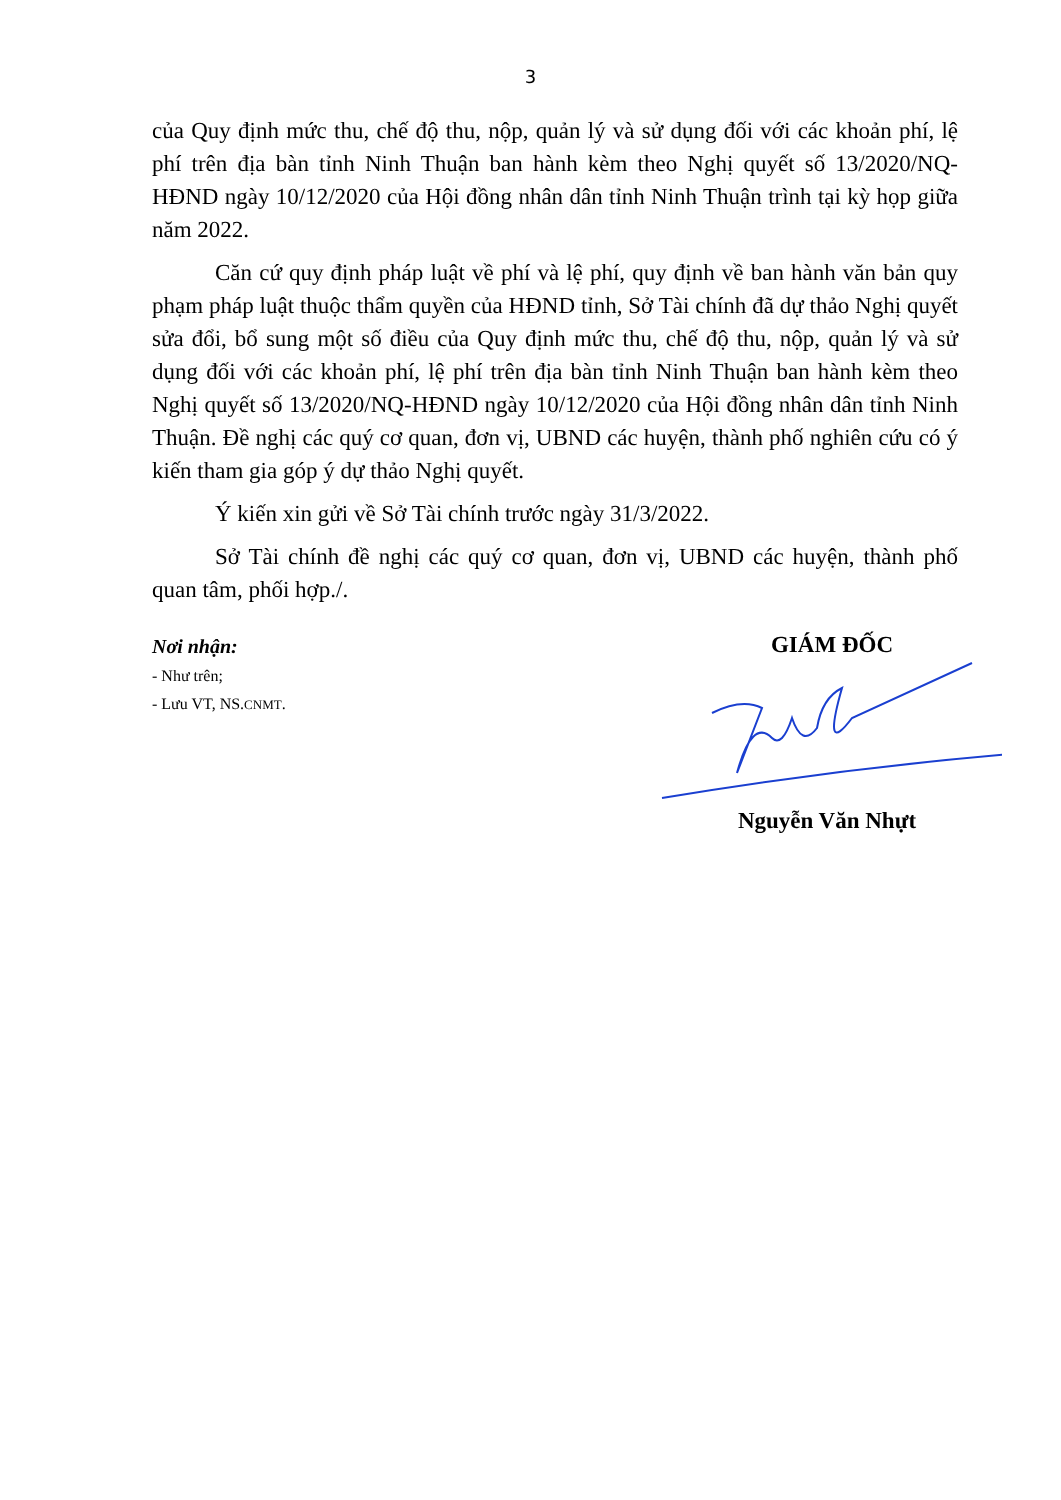3
của Quy định mức thu, chế độ thu, nộp, quản lý và sử dụng đối với các khoản phí, lệ phí trên địa bàn tỉnh Ninh Thuận ban hành kèm theo Nghị quyết số 13/2020/NQ-HĐND ngày 10/12/2020 của Hội đồng nhân dân tỉnh Ninh Thuận trình tại kỳ họp giữa năm 2022.
Căn cứ quy định pháp luật về phí và lệ phí, quy định về ban hành văn bản quy phạm pháp luật thuộc thẩm quyền của HĐND tỉnh, Sở Tài chính đã dự thảo Nghị quyết sửa đổi, bổ sung một số điều của Quy định mức thu, chế độ thu, nộp, quản lý và sử dụng đối với các khoản phí, lệ phí trên địa bàn tỉnh Ninh Thuận ban hành kèm theo Nghị quyết số 13/2020/NQ-HĐND ngày 10/12/2020 của Hội đồng nhân dân tỉnh Ninh Thuận. Đề nghị các quý cơ quan, đơn vị, UBND các huyện, thành phố nghiên cứu có ý kiến tham gia góp ý dự thảo Nghị quyết.
Ý kiến xin gửi về Sở Tài chính trước ngày 31/3/2022.
Sở Tài chính đề nghị các quý cơ quan, đơn vị, UBND các huyện, thành phố quan tâm, phối hợp./.
Nơi nhận:
- Như trên;
- Lưu VT, NS.CNMT.
GIÁM ĐỐC
Nguyễn Văn Nhựt